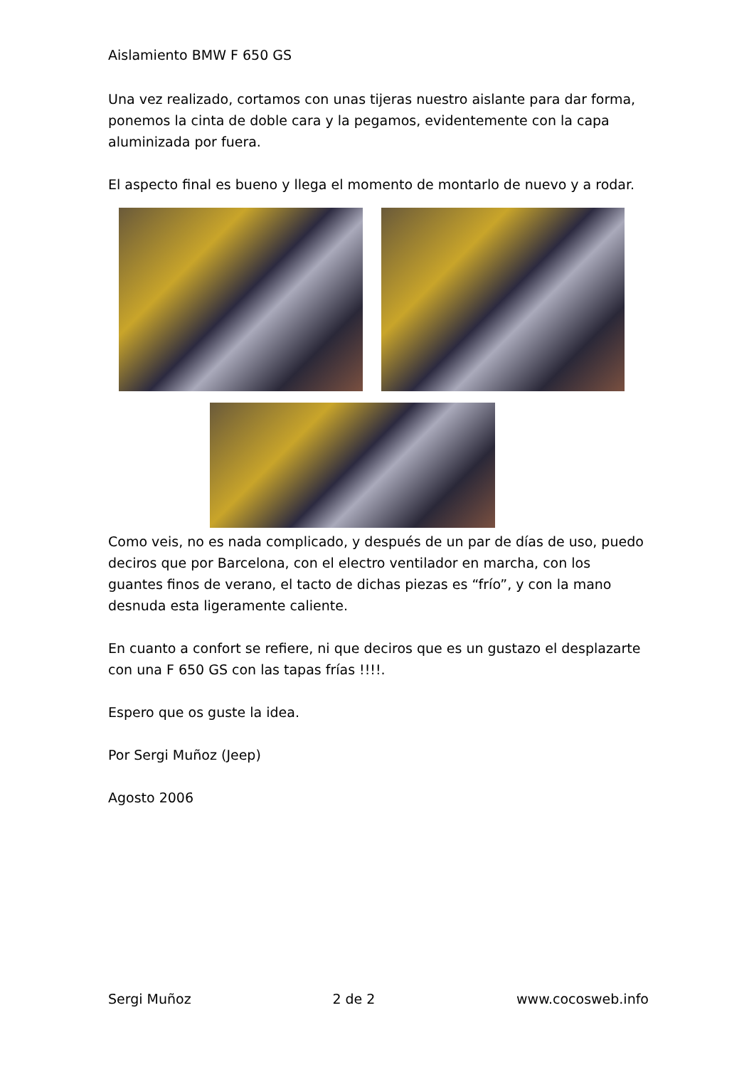Aislamiento BMW F 650 GS
Una vez realizado, cortamos con unas tijeras nuestro aislante para dar forma, ponemos la cinta de doble cara y la pegamos, evidentemente con la capa aluminizada por fuera.
El aspecto final es bueno y llega el momento de montarlo de nuevo y a rodar.
Como veis, no es nada complicado, y después de un par de días de uso, puedo deciros que por Barcelona, con el electro ventilador en marcha, con los guantes finos de verano, el tacto de dichas piezas es “frío”, y con la mano desnuda esta ligeramente caliente.
En cuanto a confort se refiere, ni que deciros que es un gustazo el desplazarte con una F 650 GS con las tapas frías !!!!.
Espero que os guste la idea.
Por Sergi Muñoz (Jeep)
Agosto 2006
Sergi Muñoz 2 de 2 www.cocosweb.info